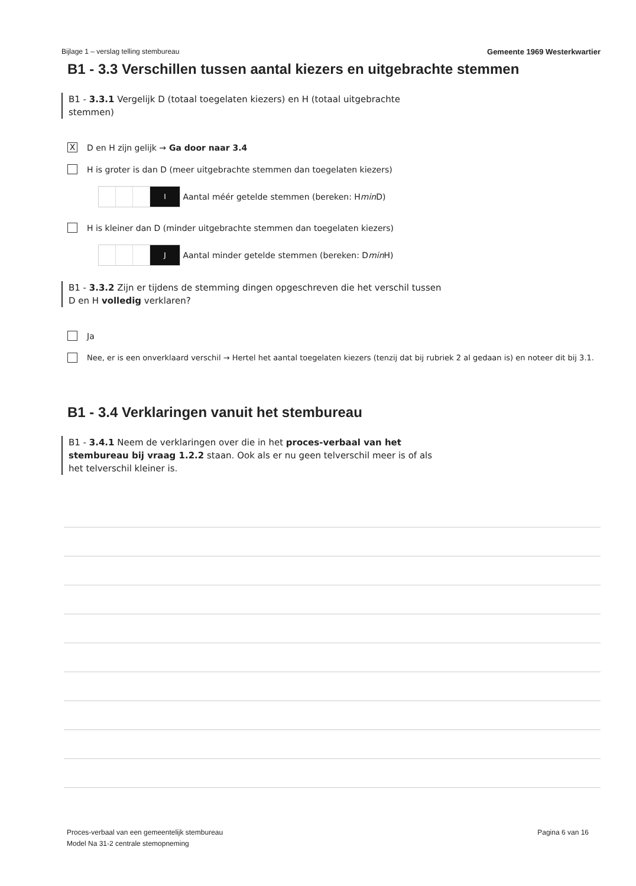Bijlage 1 – verslag telling stembureau Gemeente 1969 Westerkwartier
B1 - 3.3 Verschillen tussen aantal kiezers en uitgebrachte stemmen
B1 - 3.3.1 Vergelijk D (totaal toegelaten kiezers) en H (totaal uitgebrachte stemmen)
X D en H zijn gelijk → Ga door naar 3.4
H is groter is dan D (meer uitgebrachte stemmen dan toegelaten kiezers)
I
Aantal méér getelde stemmen (bereken: H min D)
H is kleiner dan D (minder uitgebrachte stemmen dan toegelaten kiezers)
J
Aantal minder getelde stemmen (bereken: D min H)
B1 - 3.3.2 Zijn er tijdens de stemming dingen opgeschreven die het verschil tussen D en H volledig verklaren?
Ja
Nee, er is een onverklaard verschil → Hertel het aantal toegelaten kiezers (tenzij dat bij rubriek 2 al gedaan is) en noteer dit bij 3.1.
B1 - 3.4 Verklaringen vanuit het stembureau
B1 - 3.4.1 Neem de verklaringen over die in het proces-verbaal van het stembureau bij vraag 1.2.2 staan. Ook als er nu geen telverschil meer is of als het telverschil kleiner is.
Proces-verbaal van een gemeentelijk stembureau
Model Na 31-2 centrale stemopneming Pagina 6 van 16